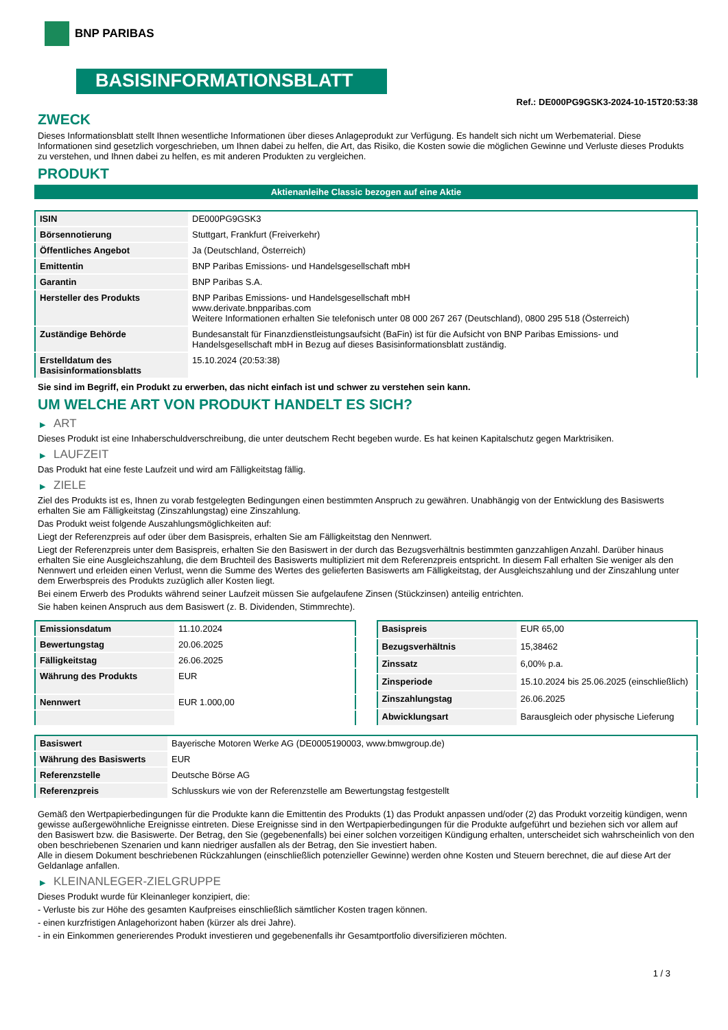BNP PARIBAS
BASISINFORMATIONSBLATT
Ref.: DE000PG9GSK3-2024-10-15T20:53:38
ZWECK
Dieses Informationsblatt stellt Ihnen wesentliche Informationen über dieses Anlageprodukt zur Verfügung. Es handelt sich nicht um Werbematerial. Diese Informationen sind gesetzlich vorgeschrieben, um Ihnen dabei zu helfen, die Art, das Risiko, die Kosten sowie die möglichen Gewinne und Verluste dieses Produkts zu verstehen, und Ihnen dabei zu helfen, es mit anderen Produkten zu vergleichen.
PRODUKT
Aktienanleihe Classic bezogen auf eine Aktie
| ISIN | DE000PG9GSK3 |
| Börsennotierung | Stuttgart, Frankfurt (Freiverkehr) |
| Öffentliches Angebot | Ja (Deutschland, Österreich) |
| Emittentin | BNP Paribas Emissions- und Handelsgesellschaft mbH |
| Garantin | BNP Paribas S.A. |
| Hersteller des Produkts | BNP Paribas Emissions- und Handelsgesellschaft mbH www.derivate.bnpparibas.com Weitere Informationen erhalten Sie telefonisch unter 08 000 267 267 (Deutschland), 0800 295 518 (Österreich) |
| Zuständige Behörde | Bundesanstalt für Finanzdienstleistungsaufsicht (BaFin) ist für die Aufsicht von BNP Paribas Emissions- und Handelsgesellschaft mbH in Bezug auf dieses Basisinformationsblatt zuständig. |
| Erstelldatum des Basisinformationsblatts | 15.10.2024 (20:53:38) |
Sie sind im Begriff, ein Produkt zu erwerben, das nicht einfach ist und schwer zu verstehen sein kann.
UM WELCHE ART VON PRODUKT HANDELT ES SICH?
▶ ART
Dieses Produkt ist eine Inhaberschuldverschreibung, die unter deutschem Recht begeben wurde. Es hat keinen Kapitalschutz gegen Marktrisiken.
▶ LAUFZEIT
Das Produkt hat eine feste Laufzeit und wird am Fälligkeitstag fällig.
▶ ZIELE
Ziel des Produkts ist es, Ihnen zu vorab festgelegten Bedingungen einen bestimmten Anspruch zu gewähren. Unabhängig von der Entwicklung des Basiswerts erhalten Sie am Fälligkeitstag (Zinszahlungstag) eine Zinszahlung.
Das Produkt weist folgende Auszahlungsmöglichkeiten auf:
Liegt der Referenzpreis auf oder über dem Basispreis, erhalten Sie am Fälligkeitstag den Nennwert.
Liegt der Referenzpreis unter dem Basispreis, erhalten Sie den Basiswert in der durch das Bezugsverhältnis bestimmten ganzzahligen Anzahl. Darüber hinaus erhalten Sie eine Ausgleichszahlung, die dem Bruchteil des Basiswerts multipliziert mit dem Referenzpreis entspricht. In diesem Fall erhalten Sie weniger als den Nennwert und erleiden einen Verlust, wenn die Summe des Wertes des gelieferten Basiswerts am Fälligkeitstag, der Ausgleichszahlung und der Zinszahlung unter dem Erwerbspreis des Produkts zuzüglich aller Kosten liegt.
Bei einem Erwerb des Produkts während seiner Laufzeit müssen Sie aufgelaufene Zinsen (Stückzinsen) anteilig entrichten.
Sie haben keinen Anspruch aus dem Basiswert (z. B. Dividenden, Stimmrechte).
| Emissionsdatum | 11.10.2024 |
| Bewertungstag | 20.06.2025 |
| Fälligkeitstag | 26.06.2025 |
| Währung des Produkts | EUR |
| Nennwert | EUR 1.000,00 |
| Basispreis | EUR 65,00 |
| Bezugsverhältnis | 15,38462 |
| Zinssatz | 6,00% p.a. |
| Zinsperiode | 15.10.2024 bis 25.06.2025 (einschließlich) |
| Zinszahlungstag | 26.06.2025 |
| Abwicklungsart | Barausgleich oder physische Lieferung |
| Basiswert | Bayerische Motoren Werke AG (DE0005190003, www.bmwgroup.de) |
| Währung des Basiswerts | EUR |
| Referenzstelle | Deutsche Börse AG |
| Referenzpreis | Schlusskurs wie von der Referenzstelle am Bewertungstag festgestellt |
Gemäß den Wertpapierbedingungen für die Produkte kann die Emittentin des Produkts (1) das Produkt anpassen und/oder (2) das Produkt vorzeitig kündigen, wenn gewisse außergewöhnliche Ereignisse eintreten. Diese Ereignisse sind in den Wertpapierbedingungen für die Produkte aufgeführt und beziehen sich vor allem auf den Basiswert bzw. die Basiswerte. Der Betrag, den Sie (gegebenenfalls) bei einer solchen vorzeitigen Kündigung erhalten, unterscheidet sich wahrscheinlich von den oben beschriebenen Szenarien und kann niedriger ausfallen als der Betrag, den Sie investiert haben.
Alle in diesem Dokument beschriebenen Rückzahlungen (einschließlich potenzieller Gewinne) werden ohne Kosten und Steuern berechnet, die auf diese Art der Geldanlage anfallen.
▶ KLEINANLEGER-ZIELGRUPPE
Dieses Produkt wurde für Kleinanleger konzipiert, die:
- Verluste bis zur Höhe des gesamten Kaufpreises einschließlich sämtlicher Kosten tragen können.
- einen kurzfristigen Anlagehorizont haben (kürzer als drei Jahre).
- in ein Einkommen generierendes Produkt investieren und gegebenenfalls ihr Gesamtportfolio diversifizieren möchten.
1 / 3